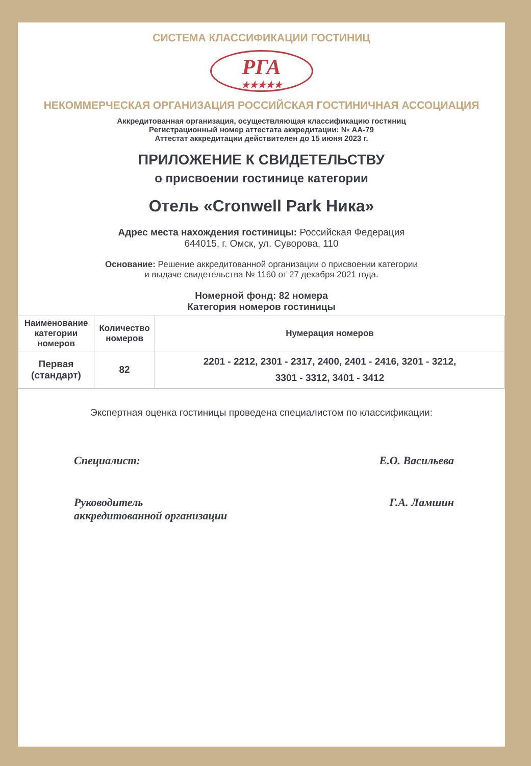СИСТЕМА КЛАССИФИКАЦИИ ГОСТИНИЦ
РГА
★★★★★
НЕКОММЕРЧЕСКАЯ ОРГАНИЗАЦИЯ РОССИЙСКАЯ ГОСТИНИЧНАЯ АССОЦИАЦИЯ
Аккредитованная организация, осуществляющая классификацию гостиниц
Регистрационный номер аттестата аккредитации: № АА-79
Аттестат аккредитации действителен до 15 июня 2023 г.
ПРИЛОЖЕНИЕ К СВИДЕТЕЛЬСТВУ
о присвоении гостинице категории
Отель «Cronwell Park Ника»
Адрес места нахождения гостиницы: Российская Федерация
644015, г. Омск, ул. Суворова, 110
Основание: Решение аккредитованной организации о присвоении категории
и выдаче свидетельства № 1160 от 27 декабря 2021 года.
Номерной фонд: 82 номера
Категория номеров гостиницы
| Наименование категории номеров | Количество номеров | Нумерация номеров |
| --- | --- | --- |
| Первая (стандарт) | 82 | 2201 - 2212, 2301 - 2317, 2400, 2401 - 2416, 3201 - 3212, 3301 - 3312, 3401 - 3412 |
Экспертная оценка гостиницы проведена специалистом по классификации:
Специалист: Е.О. Васильева
Руководитель
аккредитованной организации Г.А. Ламшин